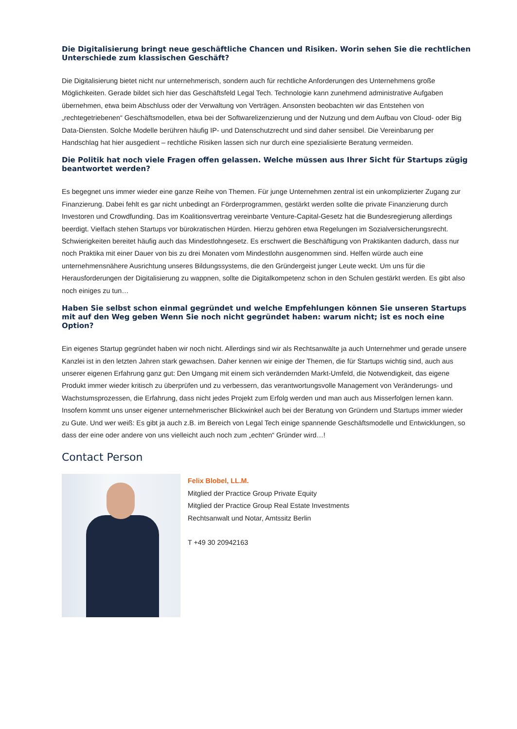Die Digitalisierung bringt neue geschäftliche Chancen und Risiken. Worin sehen Sie die rechtlichen Unterschiede zum klassischen Geschäft?
Die Digitalisierung bietet nicht nur unternehmerisch, sondern auch für rechtliche Anforderungen des Unternehmens große Möglichkeiten. Gerade bildet sich hier das Geschäftsfeld Legal Tech. Technologie kann zunehmend administrative Aufgaben übernehmen, etwa beim Abschluss oder der Verwaltung von Verträgen. Ansonsten beobachten wir das Entstehen von „rechtegetriebenen“ Geschäftsmodellen, etwa bei der Softwarelizenzierung und der Nutzung und dem Aufbau von Cloud- oder Big Data-Diensten. Solche Modelle berühren häufig IP- und Datenschutzrecht und sind daher sensibel. Die Vereinbarung per Handschlag hat hier ausgedient – rechtliche Risiken lassen sich nur durch eine spezialisierte Beratung vermeiden.
Die Politik hat noch viele Fragen offen gelassen. Welche müssen aus Ihrer Sicht für Startups zügig beantwortet werden?
Es begegnet uns immer wieder eine ganze Reihe von Themen. Für junge Unternehmen zentral ist ein unkomplizierter Zugang zur Finanzierung. Dabei fehlt es gar nicht unbedingt an Förderprogrammen, gestärkt werden sollte die private Finanzierung durch Investoren und Crowdfunding. Das im Koalitionsvertrag vereinbarte Venture-Capital-Gesetz hat die Bundesregierung allerdings beerdigt. Vielfach stehen Startups vor bürokratischen Hürden. Hierzu gehören etwa Regelungen im Sozialversicherungsrecht. Schwierigkeiten bereitet häufig auch das Mindestlohngesetz. Es erschwert die Beschäftigung von Praktikanten dadurch, dass nur noch Praktika mit einer Dauer von bis zu drei Monaten vom Mindestlohn ausgenommen sind. Helfen würde auch eine unternehmensnähere Ausrichtung unseres Bildungssystems, die den Gründergeist junger Leute weckt. Um uns für die Herausforderungen der Digitalisierung zu wappnen, sollte die Digitalkompetenz schon in den Schulen gestärkt werden. Es gibt also noch einiges zu tun…
Haben Sie selbst schon einmal gegründet und welche Empfehlungen können Sie unseren Startups mit auf den Weg geben Wenn Sie noch nicht gegründet haben: warum nicht; ist es noch eine Option?
Ein eigenes Startup gegründet haben wir noch nicht. Allerdings sind wir als Rechtsanwälte ja auch Unternehmer und gerade unsere Kanzlei ist in den letzten Jahren stark gewachsen. Daher kennen wir einige der Themen, die für Startups wichtig sind, auch aus unserer eigenen Erfahrung ganz gut: Den Umgang mit einem sich verändernden Markt-Umfeld, die Notwendigkeit, das eigene Produkt immer wieder kritisch zu überprüfen und zu verbessern, das verantwortungsvolle Management von Veränderungs- und Wachstumsprozessen, die Erfahrung, dass nicht jedes Projekt zum Erfolg werden und man auch aus Misserfolgen lernen kann. Insofern kommt uns unser eigener unternehmerischer Blickwinkel auch bei der Beratung von Gründern und Startups immer wieder zu Gute. Und wer weiß: Es gibt ja auch z.B. im Bereich von Legal Tech einige spannende Geschäftsmodelle und Entwicklungen, so dass der eine oder andere von uns vielleicht auch noch zum „echten“ Gründer wird…!
Contact Person
Felix Blobel, LL.M.
Mitglied der Practice Group Private Equity
Mitglied der Practice Group Real Estate Investments
Rechtsanwalt und Notar, Amtssitz Berlin
T +49 30 20942163